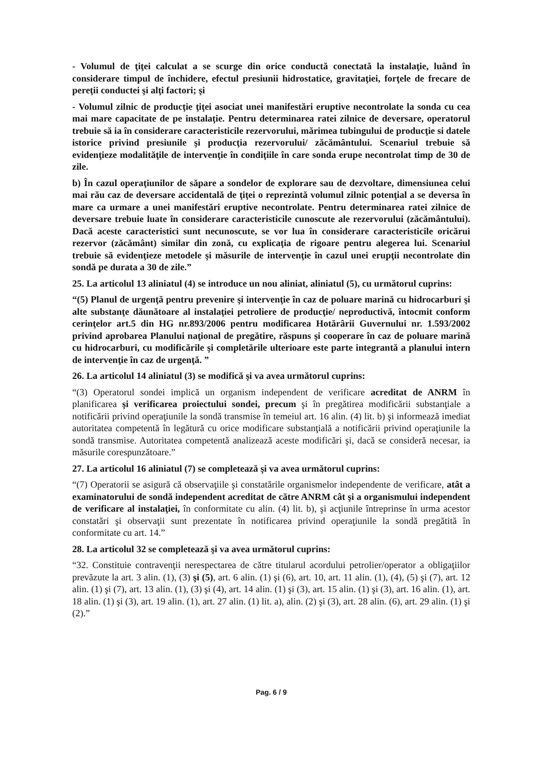- Volumul de ţiţei calculat a se scurge din orice conductă conectată la instalaţie, luând în considerare timpul de închidere, efectul presiunii hidrostatice, gravitaţiei, forţele de frecare de pereţii conductei şi alţi factori; şi
- Volumul zilnic de producţie ţiţei asociat unei manifestări eruptive necontrolate la sonda cu cea mai mare capacitate de pe instalaţie. Pentru determinarea ratei zilnice de deversare, operatorul trebuie să ia în considerare caracteristicile rezervorului, mărimea tubingului de producţie si datele istorice privind presiunile şi producţia rezervorului/ zăcământului. Scenariul trebuie să evidenţieze modalităţile de intervenţie în condiţiile în care sonda erupe necontrolat timp de 30 de zile.
b) În cazul operaţiunilor de săpare a sondelor de explorare sau de dezvoltare, dimensiunea celui mai rău caz de deversare accidentală de ţiţei o reprezintă volumul zilnic potenţial a se deversa în mare ca urmare a unei manifestări eruptive necontrolate. Pentru determinarea ratei zilnice de deversare trebuie luate în considerare caracteristicile cunoscute ale rezervorului (zăcământului). Dacă aceste caracteristici sunt necunoscute, se vor lua în considerare caracteristicile oricărui rezervor (zăcământ) similar din zonă, cu explicaţia de rigoare pentru alegerea lui. Scenariul trebuie să evidenţieze metodele şi măsurile de intervenţie în cazul unei erupţii necontrolate din sondă pe durata a 30 de zile.”
25. La articolul 13 aliniatul (4) se introduce un nou aliniat, aliniatul (5), cu următorul cuprins:
“(5) Planul de urgenţă pentru prevenire şi intervenţie în caz de poluare marină cu hidrocarburi şi alte substanţe dăunătoare al instalaţiei petroliere de producţie/ neproductivă, întocmit conform cerinţelor art.5 din HG nr.893/2006 pentru modificarea Hotărârii Guvernului nr. 1.593/2002 privind aprobarea Planului naţional de pregătire, răspuns şi cooperare în caz de poluare marină cu hidrocarburi, cu modificările şi completările ulterioare este parte integrantă a planului intern de intervenţie în caz de urgenţă. ”
26. La articolul 14 aliniatul (3) se modifică şi va avea următorul cuprins:
“(3) Operatorul sondei implică un organism independent de verificare acreditat de ANRM în planificarea şi verificarea proiectului sondei, precum şi în pregătirea modificării substanţiale a notificării privind operaţiunile la sondă transmise în temeiul art. 16 alin. (4) lit. b) şi informează imediat autoritatea competentă în legătură cu orice modificare substanţială a notificării privind operaţiunile la sondă transmise. Autoritatea competentă analizează aceste modificări şi, dacă se consideră necesar, ia măsurile corespunzătoare.”
27. La articolul 16 aliniatul (7) se completează şi va avea următorul cuprins:
“(7) Operatorii se asigură că observaţiile şi constatările organismelor independente de verificare, atât a examinatorului de sondă independent acreditat de către ANRM cât şi a organismului independent de verificare al instalaţiei, în conformitate cu alin. (4) lit. b), şi acţiunile întreprinse în urma acestor constatări şi observaţii sunt prezentate în notificarea privind operaţiunile la sondă pregătită în conformitate cu art. 14.”
28. La articolul 32 se completează şi va avea următorul cuprins:
“32. Constituie contravenţii nerespectarea de către titularul acordului petrolier/operator a obligaţiilor prevăzute la art. 3 alin. (1), (3) şi (5), art. 6 alin. (1) şi (6), art. 10, art. 11 alin. (1), (4), (5) şi (7), art. 12 alin. (1) şi (7), art. 13 alin. (1), (3) şi (4), art. 14 alin. (1) şi (3), art. 15 alin. (1) şi (3), art. 16 alin. (1), art. 18 alin. (1) şi (3), art. 19 alin. (1), art. 27 alin. (1) lit. a), alin. (2) şi (3), art. 28 alin. (6), art. 29 alin. (1) şi (2).”
Pag. 6 / 9